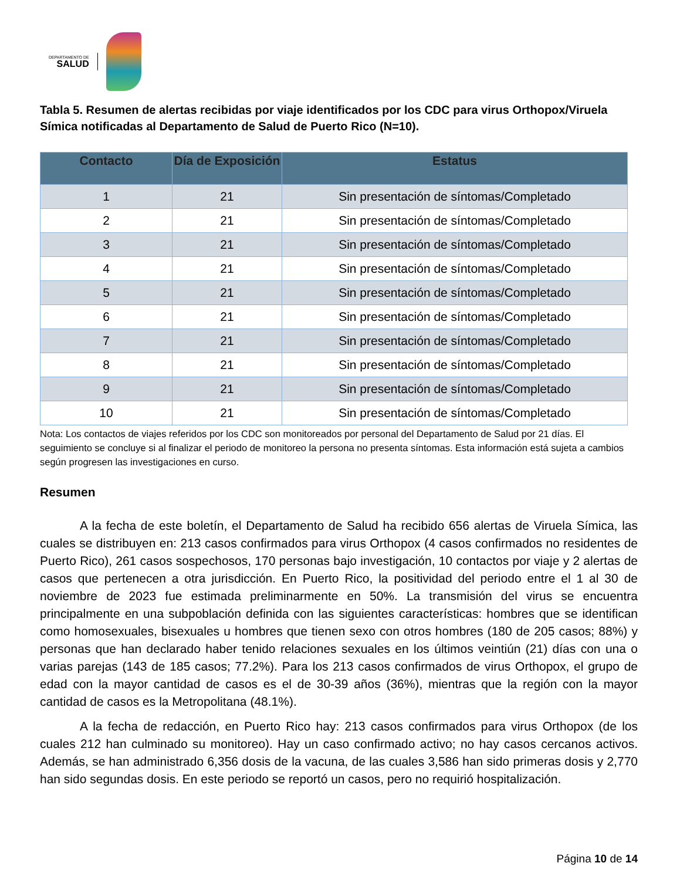DEPARTAMENTO DE
SALUD
Tabla 5. Resumen de alertas recibidas por viaje identificados por los CDC para virus Orthopox/Viruela Símica notificadas al Departamento de Salud de Puerto Rico (N=10).
| Contacto | Día de Exposición | Estatus |
| --- | --- | --- |
| 1 | 21 | Sin presentación de síntomas/Completado |
| 2 | 21 | Sin presentación de síntomas/Completado |
| 3 | 21 | Sin presentación de síntomas/Completado |
| 4 | 21 | Sin presentación de síntomas/Completado |
| 5 | 21 | Sin presentación de síntomas/Completado |
| 6 | 21 | Sin presentación de síntomas/Completado |
| 7 | 21 | Sin presentación de síntomas/Completado |
| 8 | 21 | Sin presentación de síntomas/Completado |
| 9 | 21 | Sin presentación de síntomas/Completado |
| 10 | 21 | Sin presentación de síntomas/Completado |
Nota: Los contactos de viajes referidos por los CDC son monitoreados por personal del Departamento de Salud por 21 días. El seguimiento se concluye si al finalizar el periodo de monitoreo la persona no presenta síntomas. Esta información está sujeta a cambios según progresen las investigaciones en curso.
Resumen
A la fecha de este boletín, el Departamento de Salud ha recibido 656 alertas de Viruela Símica, las cuales se distribuyen en: 213 casos confirmados para virus Orthopox (4 casos confirmados no residentes de Puerto Rico), 261 casos sospechosos, 170 personas bajo investigación, 10 contactos por viaje y 2 alertas de casos que pertenecen a otra jurisdicción. En Puerto Rico, la positividad del periodo entre el 1 al 30 de noviembre de 2023 fue estimada preliminarmente en 50%. La transmisión del virus se encuentra principalmente en una subpoblación definida con las siguientes características: hombres que se identifican como homosexuales, bisexuales u hombres que tienen sexo con otros hombres (180 de 205 casos; 88%) y personas que han declarado haber tenido relaciones sexuales en los últimos veintiún (21) días con una o varias parejas (143 de 185 casos; 77.2%). Para los 213 casos confirmados de virus Orthopox, el grupo de edad con la mayor cantidad de casos es el de 30-39 años (36%), mientras que la región con la mayor cantidad de casos es la Metropolitana (48.1%).
A la fecha de redacción, en Puerto Rico hay: 213 casos confirmados para virus Orthopox (de los cuales 212 han culminado su monitoreo). Hay un caso confirmado activo; no hay casos cercanos activos. Además, se han administrado 6,356 dosis de la vacuna, de las cuales 3,586 han sido primeras dosis y 2,770 han sido segundas dosis. En este periodo se reportó un casos, pero no requirió hospitalización.
Página 10 de 14